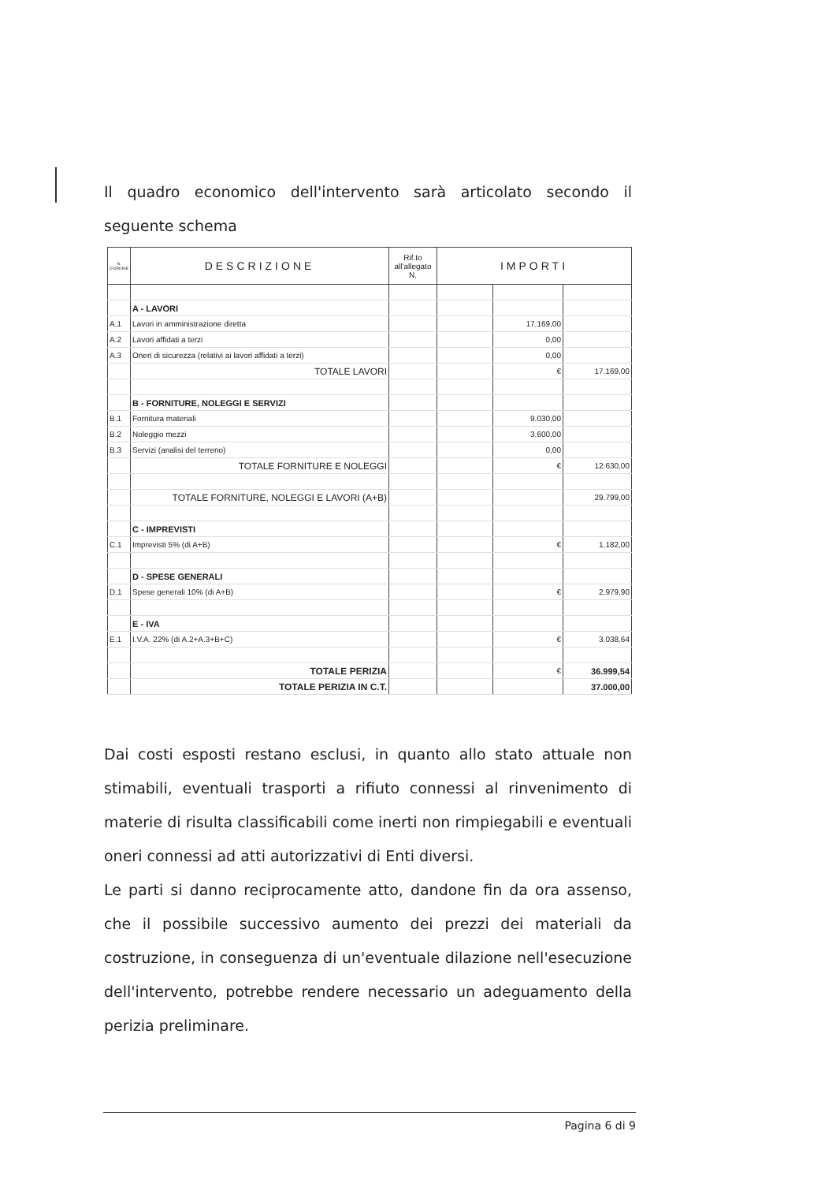Il quadro economico dell'intervento sarà articolato secondo il seguente schema
| N. D'ORDINE | DESCRIZIONE | Rif.to all'allegato N. | IMPORTI | | |
| --- | --- | --- | --- | --- | --- |
| | A - LAVORI | | | | |
| A.1 | Lavori in amministrazione diretta | | | 17.169,00 | |
| A.2 | Lavori affidati a terzi | | | 0,00 | |
| A.3 | Oneri di sicurezza (relativi ai lavori affidati a terzi) | | | 0,00 | |
| | TOTALE LAVORI | | | € | 17.169,00 |
| | B - FORNITURE, NOLEGGI E SERVIZI | | | | |
| B.1 | Fornitura materiali | | | 9.030,00 | |
| B.2 | Noleggio mezzi | | | 3.600,00 | |
| B.3 | Servizi (analisi del terreno) | | | 0,00 | |
| | TOTALE FORNITURE E NOLEGGI | | | € | 12.630,00 |
| | TOTALE FORNITURE, NOLEGGI E LAVORI (A+B) | | | | 29.799,00 |
| | C - IMPREVISTI | | | | |
| C.1 | Imprevisti 5% (di A+B) | | | € | 1.182,00 |
| | D - SPESE GENERALI | | | | |
| D.1 | Spese generali 10% (di A+B) | | | € | 2.979,90 |
| | E - IVA | | | | |
| E.1 | I.V.A. 22% (di A.2+A.3+B+C) | | | € | 3.038,64 |
| | TOTALE PERIZIA | | | € | 36.999,54 |
| | TOTALE PERIZIA IN C.T. | | | | 37.000,00 |
Dai costi esposti restano esclusi, in quanto allo stato attuale non stimabili, eventuali trasporti a rifiuto connessi al rinvenimento di materie di risulta classificabili come inerti non rimpiegabili e eventuali oneri connessi ad atti autorizzativi di Enti diversi.
Le parti si danno reciprocamente atto, dandone fin da ora assenso, che il possibile successivo aumento dei prezzi dei materiali da costruzione, in conseguenza di un'eventuale dilazione nell'esecuzione dell'intervento, potrebbe rendere necessario un adeguamento della perizia preliminare.
Pagina 6 di 9